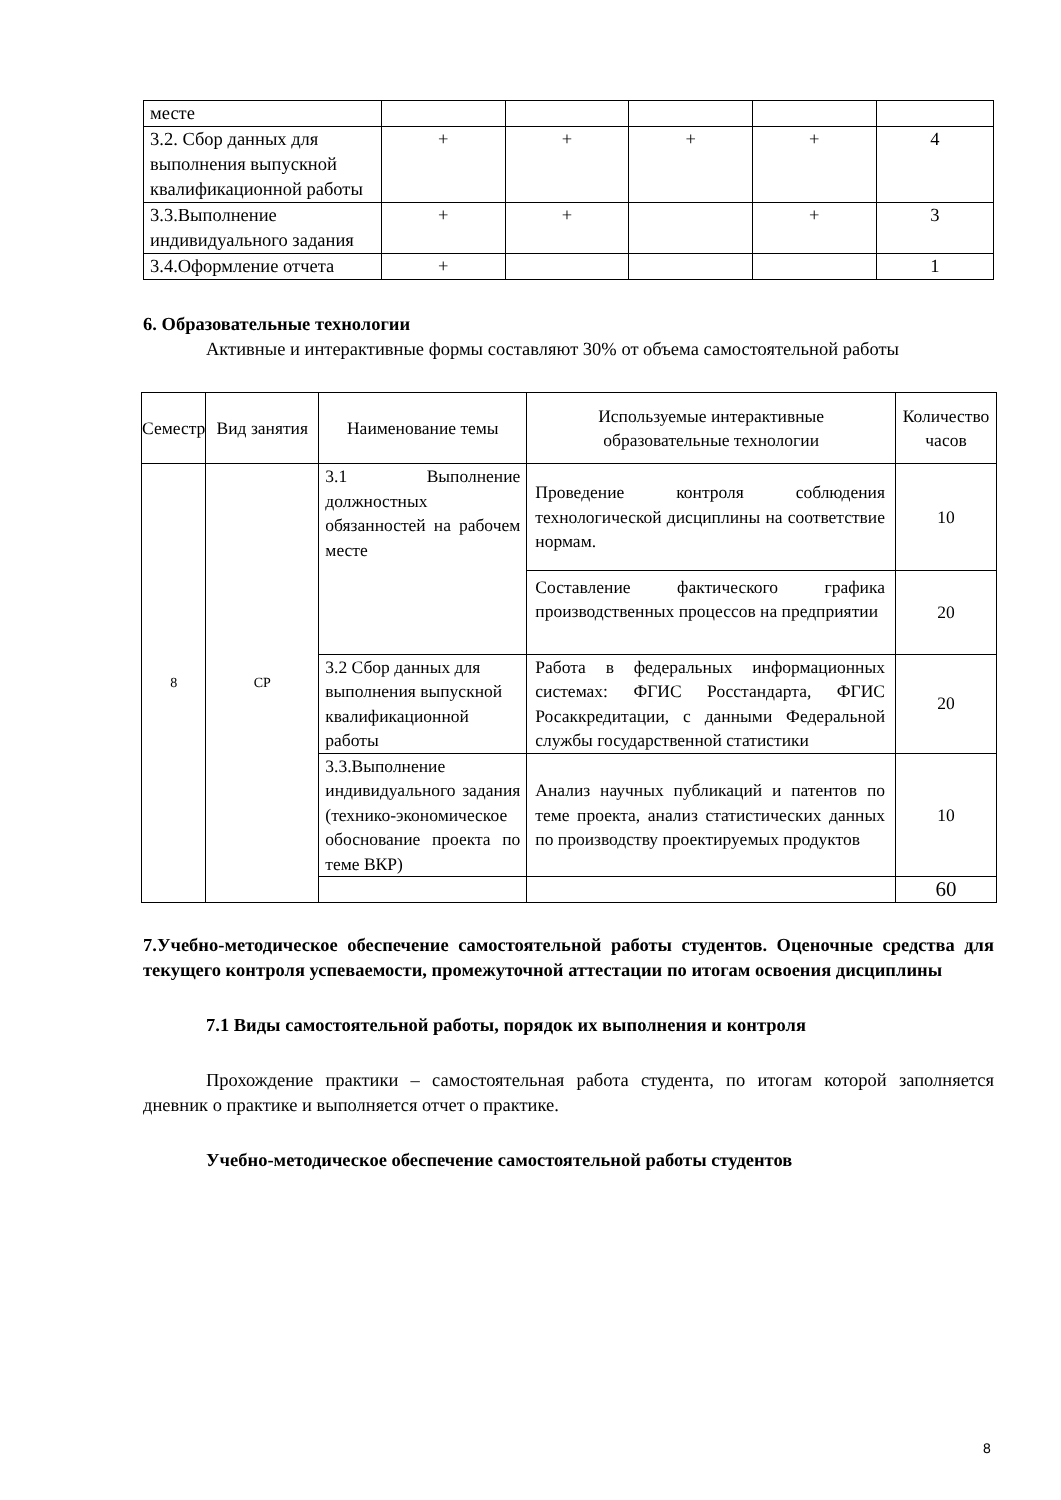| месте | | | | | |
| 3.2. Сбор данных для выполнения выпускной квалификационной работы | + | + | + | + | 4 |
| 3.3.Выполнение индивидуального задания | + | + | | + | 3 |
| 3.4.Оформление отчета | + | | | | 1 |
6. Образовательные технологии
Активные и интерактивные формы составляют 30% от объема самостоятельной работы
| Семестр | Вид занятия | Наименование темы | Используемые интерактивные образовательные технологии | Количество часов |
| --- | --- | --- | --- | --- |
| 8 | СР | 3.1 Выполнение должностных обязанностей на рабочем месте | Проведение контроля соблюдения технологической дисциплины на соответствие нормам. | 10 |
| | | | Составление фактического графика производственных процессов на предприятии | 20 |
| | | 3.2 Сбор данных для выполнения выпускной квалификационной работы | Работа в федеральных информационных системах: ФГИС Росстандарта, ФГИС Росаккредитации, с данными Федеральной службы государственной статистики | 20 |
| | | 3.3.Выполнение индивидуального задания (технико-экономическое обоснование проекта по теме ВКР) | Анализ научных публикаций и патентов по теме проекта, анализ статистических данных по производству проектируемых продуктов | 10 |
| | | | | 60 |
7.Учебно-методическое обеспечение самостоятельной работы студентов. Оценочные средства для текущего контроля успеваемости, промежуточной аттестации по итогам освоения дисциплины
7.1 Виды самостоятельной работы, порядок их выполнения и контроля
Прохождение практики – самостоятельная работа студента, по итогам которой заполняется дневник о практике и выполняется отчет о практике.
Учебно-методическое обеспечение самостоятельной работы студентов
8